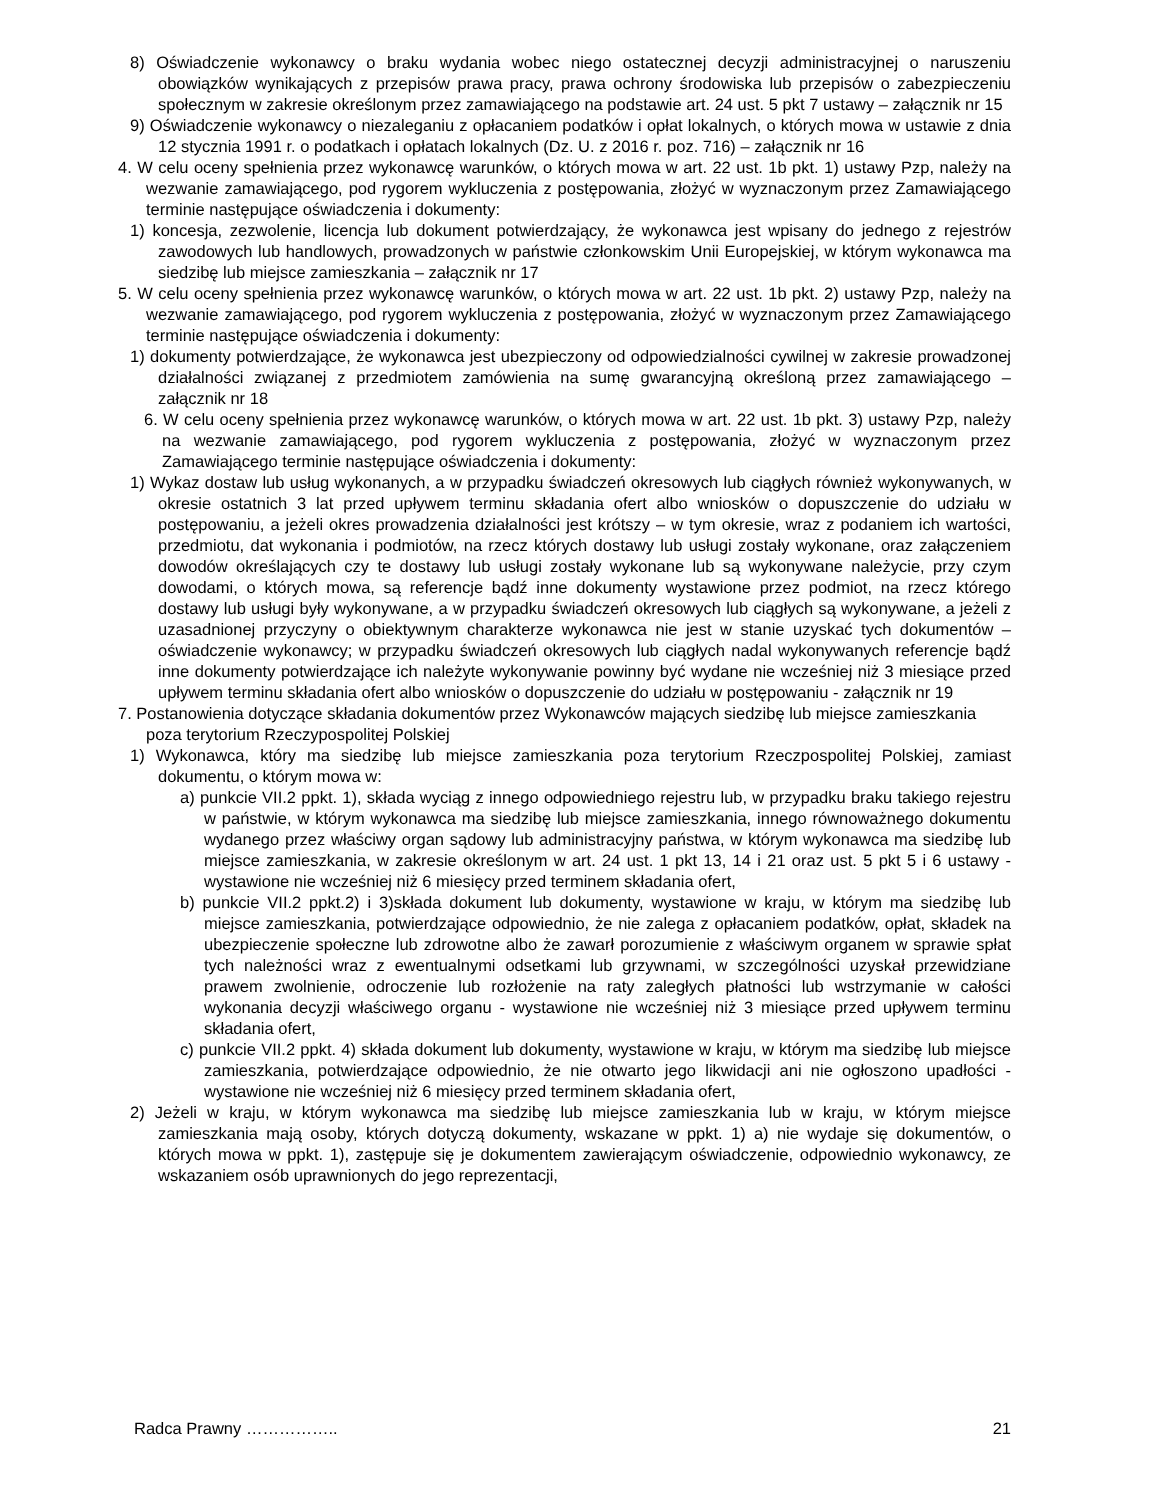8) Oświadczenie wykonawcy o braku wydania wobec niego ostatecznej decyzji administracyjnej o naruszeniu obowiązków wynikających z przepisów prawa pracy, prawa ochrony środowiska lub przepisów o zabezpieczeniu społecznym w zakresie określonym przez zamawiającego na podstawie art. 24 ust. 5 pkt 7 ustawy – załącznik nr 15
9) Oświadczenie wykonawcy o niezaleganiu z opłacaniem podatków i opłat lokalnych, o których mowa w ustawie z dnia 12 stycznia 1991 r. o podatkach i opłatach lokalnych (Dz. U. z 2016 r. poz. 716) – załącznik nr 16
4. W celu oceny spełnienia przez wykonawcę warunków, o których mowa w art. 22 ust. 1b pkt. 1) ustawy Pzp, należy na wezwanie zamawiającego, pod rygorem wykluczenia z postępowania, złożyć w wyznaczonym przez Zamawiającego terminie następujące oświadczenia i dokumenty:
1) koncesja, zezwolenie, licencja lub dokument potwierdzający, że wykonawca jest wpisany do jednego z rejestrów zawodowych lub handlowych, prowadzonych w państwie członkowskim Unii Europejskiej, w którym wykonawca ma siedzibę lub miejsce zamieszkania – załącznik nr 17
5. W celu oceny spełnienia przez wykonawcę warunków, o których mowa w art. 22 ust. 1b pkt. 2) ustawy Pzp, należy na wezwanie zamawiającego, pod rygorem wykluczenia z postępowania, złożyć w wyznaczonym przez Zamawiającego terminie następujące oświadczenia i dokumenty:
1) dokumenty potwierdzające, że wykonawca jest ubezpieczony od odpowiedzialności cywilnej w zakresie prowadzonej działalności związanej z przedmiotem zamówienia na sumę gwarancyjną określoną przez zamawiającego – załącznik nr 18
6. W celu oceny spełnienia przez wykonawcę warunków, o których mowa w art. 22 ust. 1b pkt. 3) ustawy Pzp, należy na wezwanie zamawiającego, pod rygorem wykluczenia z postępowania, złożyć w wyznaczonym przez Zamawiającego terminie następujące oświadczenia i dokumenty:
1) Wykaz dostaw lub usług wykonanych, a w przypadku świadczeń okresowych lub ciągłych również wykonywanych, w okresie ostatnich 3 lat przed upływem terminu składania ofert albo wniosków o dopuszczenie do udziału w postępowaniu, a jeżeli okres prowadzenia działalności jest krótszy – w tym okresie, wraz z podaniem ich wartości, przedmiotu, dat wykonania i podmiotów, na rzecz których dostawy lub usługi zostały wykonane, oraz załączeniem dowodów określających czy te dostawy lub usługi zostały wykonane lub są wykonywane należycie, przy czym dowodami, o których mowa, są referencje bądź inne dokumenty wystawione przez podmiot, na rzecz którego dostawy lub usługi były wykonywane, a w przypadku świadczeń okresowych lub ciągłych są wykonywane, a jeżeli z uzasadnionej przyczyny o obiektywnym charakterze wykonawca nie jest w stanie uzyskać tych dokumentów – oświadczenie wykonawcy; w przypadku świadczeń okresowych lub ciągłych nadal wykonywanych referencje bądź inne dokumenty potwierdzające ich należyte wykonywanie powinny być wydane nie wcześniej niż 3 miesiące przed upływem terminu składania ofert albo wniosków o dopuszczenie do udziału w postępowaniu - załącznik nr 19
7. Postanowienia dotyczące składania dokumentów przez Wykonawców mających siedzibę lub miejsce zamieszkania poza terytorium Rzeczypospolitej Polskiej
1) Wykonawca, który ma siedzibę lub miejsce zamieszkania poza terytorium Rzeczpospolitej Polskiej, zamiast dokumentu, o którym mowa w:
a) punkcie VII.2 ppkt. 1), składa wyciąg z innego odpowiedniego rejestru lub, w przypadku braku takiego rejestru w państwie, w którym wykonawca ma siedzibę lub miejsce zamieszkania, innego równoważnego dokumentu wydanego przez właściwy organ sądowy lub administracyjny państwa, w którym wykonawca ma siedzibę lub miejsce zamieszkania, w zakresie określonym w art. 24 ust. 1 pkt 13, 14 i 21 oraz ust. 5 pkt 5 i 6 ustawy - wystawione nie wcześniej niż 6 miesięcy przed terminem składania ofert,
b) punkcie VII.2 ppkt.2) i 3)składa dokument lub dokumenty, wystawione w kraju, w którym ma siedzibę lub miejsce zamieszkania, potwierdzające odpowiednio, że nie zalega z opłacaniem podatków, opłat, składek na ubezpieczenie społeczne lub zdrowotne albo że zawarł porozumienie z właściwym organem w sprawie spłat tych należności wraz z ewentualnymi odsetkami lub grzywnami, w szczególności uzyskał przewidziane prawem zwolnienie, odroczenie lub rozłożenie na raty zaległych płatności lub wstrzymanie w całości wykonania decyzji właściwego organu - wystawione nie wcześniej niż 3 miesiące przed upływem terminu składania ofert,
c) punkcie VII.2 ppkt. 4) składa dokument lub dokumenty, wystawione w kraju, w którym ma siedzibę lub miejsce zamieszkania, potwierdzające odpowiednio, że nie otwarto jego likwidacji ani nie ogłoszono upadłości - wystawione nie wcześniej niż 6 miesięcy przed terminem składania ofert,
2) Jeżeli w kraju, w którym wykonawca ma siedzibę lub miejsce zamieszkania lub w kraju, w którym miejsce zamieszkania mają osoby, których dotyczą dokumenty, wskazane w ppkt. 1) a) nie wydaje się dokumentów, o których mowa w ppkt. 1), zastępuje się je dokumentem zawierającym oświadczenie, odpowiednio wykonawcy, ze wskazaniem osób uprawnionych do jego reprezentacji,
Radca Prawny …………….. 21